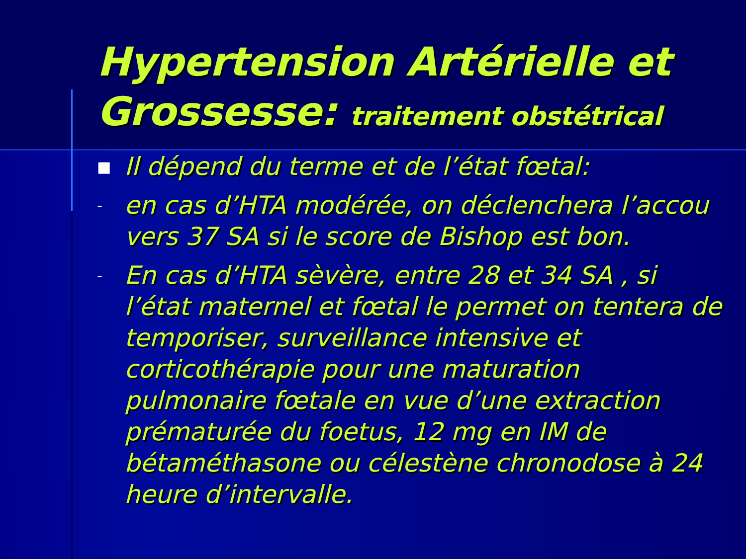Hypertension Artérielle et Grossesse: traitement obstétrical
■ Il dépend du terme et de l’état fœtal:
- en cas d’HTA modérée, on déclenchera l’accou vers 37 SA si le score de Bishop est bon.
- En cas d’HTA sèvère, entre 28 et 34 SA , si l’état maternel et fœtal le permet on tentera de temporiser, surveillance intensive et corticothérapie pour une maturation pulmonaire fœtale en vue d’une extraction prématurée du foetus, 12 mg en IM de bétaméthasone ou célestène chronodose à 24 heure d’intervalle.